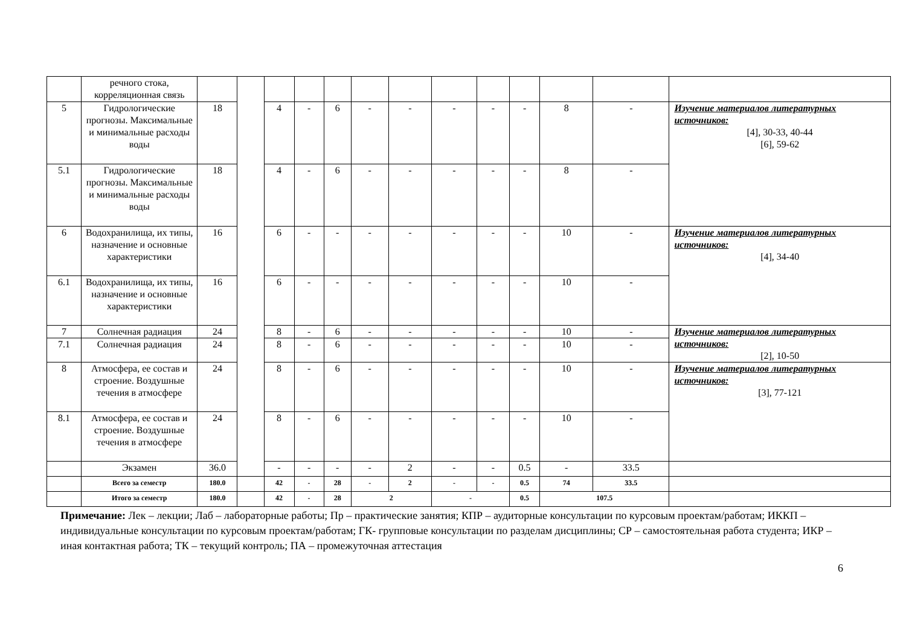| | речного стока, корреляционная связь | | | | | | | | | | | | | |
| 5 | Гидрологические прогнозы. Максимальные и минимальные расходы воды | 18 | | 4 | - | 6 | - | - | - | - | - | 8 | - | Изучение материалов литературных источников: [4], 30-33, 40-44 [6], 59-62 |
| 5.1 | Гидрологические прогнозы. Максимальные и минимальные расходы воды | 18 | | 4 | - | 6 | - | - | - | - | - | 8 | - | |
| 6 | Водохранилища, их типы, назначение и основные характеристики | 16 | | 6 | - | - | - | - | - | - | - | 10 | - | Изучение материалов литературных источников: [4], 34-40 |
| 6.1 | Водохранилища, их типы, назначение и основные характеристики | 16 | | 6 | - | - | - | - | - | - | - | 10 | - | |
| 7 | Солнечная радиация | 24 | | 8 | - | 6 | - | - | - | - | - | 10 | - | Изучение материалов литературных источников: [2], 10-50 |
| 7.1 | Солнечная радиация | 24 | | 8 | - | 6 | - | - | - | - | - | 10 | - | |
| 8 | Атмосфера, ее состав и строение. Воздушные течения в атмосфере | 24 | | 8 | - | 6 | - | - | - | - | - | 10 | - | Изучение материалов литературных источников: [3], 77-121 |
| 8.1 | Атмосфера, ее состав и строение. Воздушные течения в атмосфере | 24 | | 8 | - | 6 | - | - | - | - | - | 10 | - | |
| | Экзамен | 36.0 | | - | - | - | - | 2 | - | - | 0.5 | - | 33.5 | |
| | Всего за семестр | 180.0 | | 42 | - | 28 | - | 2 | - | - | 0.5 | 74 | 33.5 | |
| | Итого за семестр | 180.0 | | 42 | - | 28 | 2 | | - | | 0.5 | 107.5 | | |
Примечание: Лек – лекции; Лаб – лабораторные работы; Пр – практические занятия; КПР – аудиторные консультации по курсовым проектам/работам; ИККП – индивидуальные консультации по курсовым проектам/работам; ГК- групповые консультации по разделам дисциплины; СР – самостоятельная работа студента; ИКР – иная контактная работа; ТК – текущий контроль; ПА – промежуточная аттестация
6